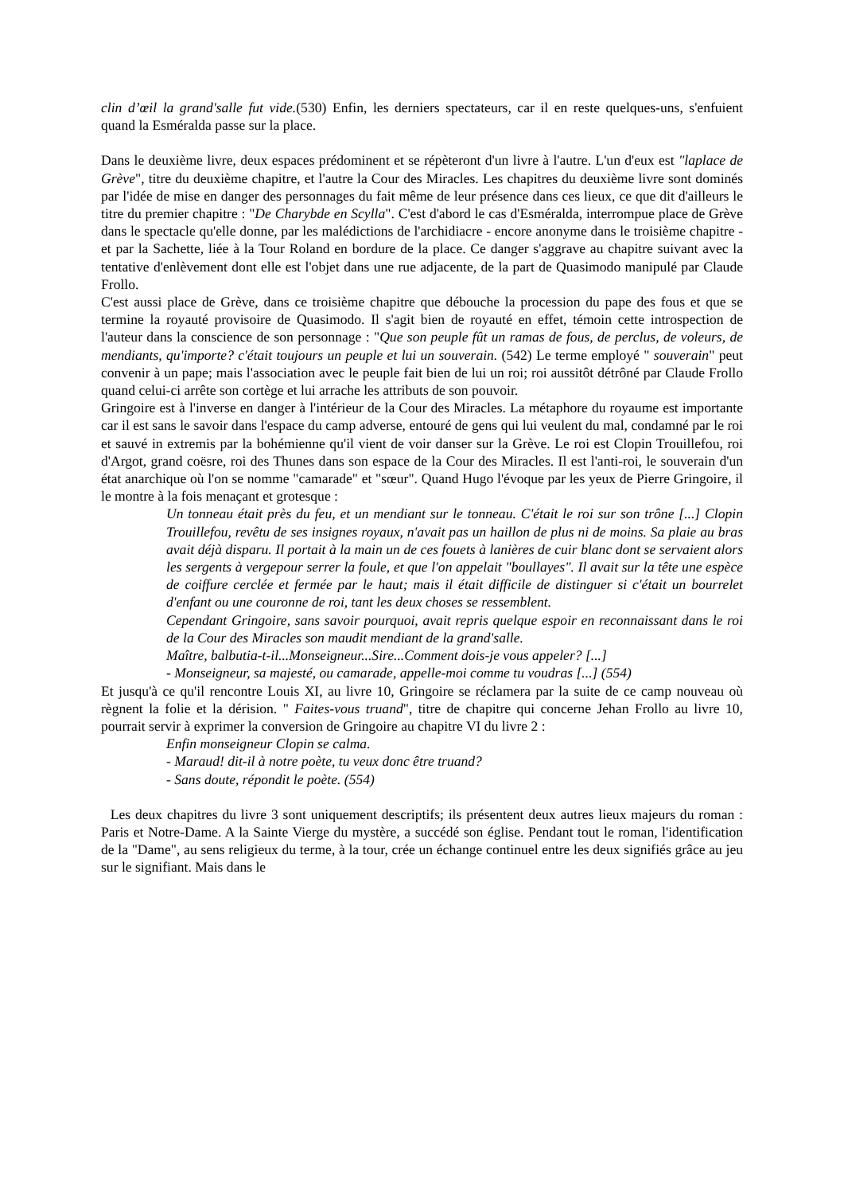clin d’œil la grand'salle fut vide.(530) Enfin, les derniers spectateurs, car il en reste quelques-uns, s'enfuient quand la Esméralda passe sur la place.
Dans le deuxième livre, deux espaces prédominent et se répèteront d'un livre à l'autre. L'un d'eux est "laplace de Grève", titre du deuxième chapitre, et l'autre la Cour des Miracles. Les chapitres du deuxième livre sont dominés par l'idée de mise en danger des personnages du fait même de leur présence dans ces lieux, ce que dit d'ailleurs le titre du premier chapitre : "De Charybde en Scylla". C'est d'abord le cas d'Esméralda, interrompue place de Grève dans le spectacle qu'elle donne, par les malédictions de l'archidiacre - encore anonyme dans le troisième chapitre - et par la Sachette, liée à la Tour Roland en bordure de la place. Ce danger s'aggrave au chapitre suivant avec la tentative d'enlèvement dont elle est l'objet dans une rue adjacente, de la part de Quasimodo manipulé par Claude Frollo.
C'est aussi place de Grève, dans ce troisième chapitre que débouche la procession du pape des fous et que se termine la royauté provisoire de Quasimodo. Il s'agit bien de royauté en effet, témoin cette introspection de l'auteur dans la conscience de son personnage : "Que son peuple fût un ramas de fous, de perclus, de voleurs, de mendiants, qu'importe? c'était toujours un peuple et lui un souverain. (542) Le terme employé " souverain" peut convenir à un pape; mais l'association avec le peuple fait bien de lui un roi; roi aussitôt détrôné par Claude Frollo quand celui-ci arrête son cortège et lui arrache les attributs de son pouvoir.
Gringoire est à l'inverse en danger à l'intérieur de la Cour des Miracles. La métaphore du royaume est importante car il est sans le savoir dans l'espace du camp adverse, entouré de gens qui lui veulent du mal, condamné par le roi et sauvé in extremis par la bohémienne qu'il vient de voir danser sur la Grève. Le roi est Clopin Trouillefou, roi d'Argot, grand coësre, roi des Thunes dans son espace de la Cour des Miracles. Il est l'anti-roi, le souverain d'un état anarchique où l'on se nomme "camarade" et "sœur". Quand Hugo l'évoque par les yeux de Pierre Gringoire, il le montre à la fois menaçant et grotesque :
Un tonneau était près du feu, et un mendiant sur le tonneau. C'était le roi sur son trône [...] Clopin Trouillefou, revêtu de ses insignes royaux, n'avait pas un haillon de plus ni de moins. Sa plaie au bras avait déjà disparu. Il portait à la main un de ces fouets à lanières de cuir blanc dont se servaient alors les sergents à vergepour serrer la foule, et que l'on appelait "boullayes". Il avait sur la tête une espèce de coiffure cerclée et fermée par le haut; mais il était difficile de distinguer si c'était un bourrelet d'enfant ou une couronne de roi, tant les deux choses se ressemblent.
Cependant Gringoire, sans savoir pourquoi, avait repris quelque espoir en reconnaissant dans le roi de la Cour des Miracles son maudit mendiant de la grand'salle.
Maître, balbutia-t-il...Monseigneur...Sire...Comment dois-je vous appeler? [...]
- Monseigneur, sa majesté, ou camarade, appelle-moi comme tu voudras [...] (554)
Et jusqu'à ce qu'il rencontre Louis XI, au livre 10, Gringoire se réclamera par la suite de ce camp nouveau où règnent la folie et la dérision. " Faites-vous truand", titre de chapitre qui concerne Jehan Frollo au livre 10, pourrait servir à exprimer la conversion de Gringoire au chapitre VI du livre 2 :
Enfin monseigneur Clopin se calma.
- Maraud! dit-il à notre poète, tu veux donc être truand?
- Sans doute, répondit le poète. (554)
Les deux chapitres du livre 3 sont uniquement descriptifs; ils présentent deux autres lieux majeurs du roman : Paris et Notre-Dame. A la Sainte Vierge du mystère, a succédé son église. Pendant tout le roman, l'identification de la "Dame", au sens religieux du terme, à la tour, crée un échange continuel entre les deux signifiés grâce au jeu sur le signifiant. Mais dans le